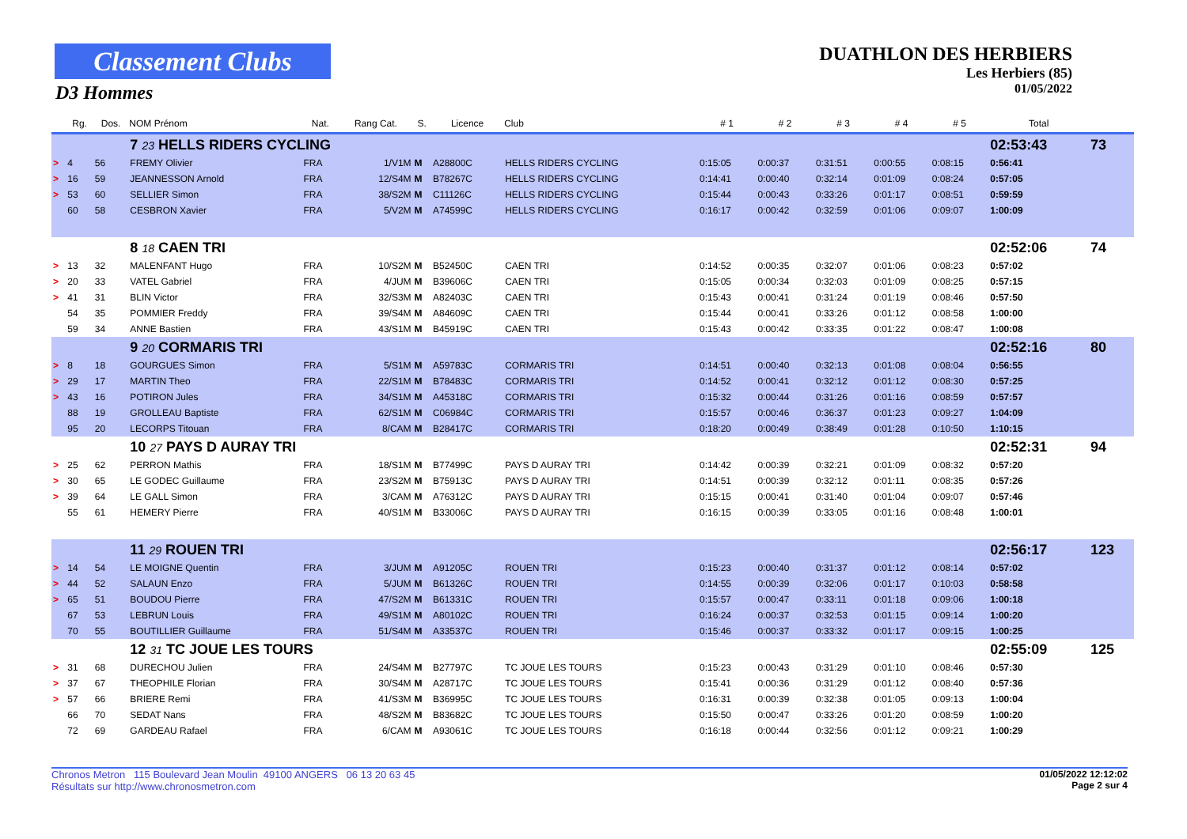Classement Clubs
D3 Hommes
DUATHLON DES HERBIERS
Les Herbiers (85)
01/05/2022
| | Rg. | Dos. | NOM Prénom | Nat. | Rang Cat. | S. | Licence | Club | # 1 | # 2 | # 3 | # 4 | # 5 | Total | |
| --- | --- | --- | --- | --- | --- | --- | --- | --- | --- | --- | --- | --- | --- | --- | --- |
| | | | 7 23 HELLS RIDERS CYCLING | | | | | | | | | | | 02:53:43 | 73 |
| > | 4 | 56 | FREMY Olivier | FRA | 1/V1M | M | A28800C | HELLS RIDERS CYCLING | 0:15:05 | 0:00:37 | 0:31:51 | 0:00:55 | 0:08:15 | 0:56:41 | |
| > | 16 | 59 | JEANNESSON Arnold | FRA | 12/S4M | M | B78267C | HELLS RIDERS CYCLING | 0:14:41 | 0:00:40 | 0:32:14 | 0:01:09 | 0:08:24 | 0:57:05 | |
| > | 53 | 60 | SELLIER Simon | FRA | 38/S2M | M | C11126C | HELLS RIDERS CYCLING | 0:15:44 | 0:00:43 | 0:33:26 | 0:01:17 | 0:08:51 | 0:59:59 | |
| | 60 | 58 | CESBRON Xavier | FRA | 5/V2M | M | A74599C | HELLS RIDERS CYCLING | 0:16:17 | 0:00:42 | 0:32:59 | 0:01:06 | 0:09:07 | 1:00:09 | |
| | | | 8 18 CAEN TRI | | | | | | | | | | | 02:52:06 | 74 |
| > | 13 | 32 | MALENFANT Hugo | FRA | 10/S2M | M | B52450C | CAEN TRI | 0:14:52 | 0:00:35 | 0:32:07 | 0:01:06 | 0:08:23 | 0:57:02 | |
| > | 20 | 33 | VATEL Gabriel | FRA | 4/JUM | M | B39606C | CAEN TRI | 0:15:05 | 0:00:34 | 0:32:03 | 0:01:09 | 0:08:25 | 0:57:15 | |
| > | 41 | 31 | BLIN Victor | FRA | 32/S3M | M | A82403C | CAEN TRI | 0:15:43 | 0:00:41 | 0:31:24 | 0:01:19 | 0:08:46 | 0:57:50 | |
| | 54 | 35 | POMMIER Freddy | FRA | 39/S4M | M | A84609C | CAEN TRI | 0:15:44 | 0:00:41 | 0:33:26 | 0:01:12 | 0:08:58 | 1:00:00 | |
| | 59 | 34 | ANNE Bastien | FRA | 43/S1M | M | B45919C | CAEN TRI | 0:15:43 | 0:00:42 | 0:33:35 | 0:01:22 | 0:08:47 | 1:00:08 | |
| | | | 9 20 CORMARIS TRI | | | | | | | | | | | 02:52:16 | 80 |
| > | 8 | 18 | GOURGUES Simon | FRA | 5/S1M | M | A59783C | CORMARIS TRI | 0:14:51 | 0:00:40 | 0:32:13 | 0:01:08 | 0:08:04 | 0:56:55 | |
| > | 29 | 17 | MARTIN Theo | FRA | 22/S1M | M | B78483C | CORMARIS TRI | 0:14:52 | 0:00:41 | 0:32:12 | 0:01:12 | 0:08:30 | 0:57:25 | |
| > | 43 | 16 | POTIRON Jules | FRA | 34/S1M | M | A45318C | CORMARIS TRI | 0:15:32 | 0:00:44 | 0:31:26 | 0:01:16 | 0:08:59 | 0:57:57 | |
| | 88 | 19 | GROLLEAU Baptiste | FRA | 62/S1M | M | C06984C | CORMARIS TRI | 0:15:57 | 0:00:46 | 0:36:37 | 0:01:23 | 0:09:27 | 1:04:09 | |
| | 95 | 20 | LECORPS Titouan | FRA | 8/CAM | M | B28417C | CORMARIS TRI | 0:18:20 | 0:00:49 | 0:38:49 | 0:01:28 | 0:10:50 | 1:10:15 | |
| | | | 10 27 PAYS D AURAY TRI | | | | | | | | | | | 02:52:31 | 94 |
| > | 25 | 62 | PERRON Mathis | FRA | 18/S1M | M | B77499C | PAYS D AURAY TRI | 0:14:42 | 0:00:39 | 0:32:21 | 0:01:09 | 0:08:32 | 0:57:20 | |
| > | 30 | 65 | LE GODEC Guillaume | FRA | 23/S2M | M | B75913C | PAYS D AURAY TRI | 0:14:51 | 0:00:39 | 0:32:12 | 0:01:11 | 0:08:35 | 0:57:26 | |
| > | 39 | 64 | LE GALL Simon | FRA | 3/CAM | M | A76312C | PAYS D AURAY TRI | 0:15:15 | 0:00:41 | 0:31:40 | 0:01:04 | 0:09:07 | 0:57:46 | |
| | 55 | 61 | HEMERY Pierre | FRA | 40/S1M | M | B33006C | PAYS D AURAY TRI | 0:16:15 | 0:00:39 | 0:33:05 | 0:01:16 | 0:08:48 | 1:00:01 | |
| | | | 11 29 ROUEN TRI | | | | | | | | | | | 02:56:17 | 123 |
| > | 14 | 54 | LE MOIGNE Quentin | FRA | 3/JUM | M | A91205C | ROUEN TRI | 0:15:23 | 0:00:40 | 0:31:37 | 0:01:12 | 0:08:14 | 0:57:02 | |
| > | 44 | 52 | SALAUN Enzo | FRA | 5/JUM | M | B61326C | ROUEN TRI | 0:14:55 | 0:00:39 | 0:32:06 | 0:01:17 | 0:10:03 | 0:58:58 | |
| > | 65 | 51 | BOUDOU Pierre | FRA | 47/S2M | M | B61331C | ROUEN TRI | 0:15:57 | 0:00:47 | 0:33:11 | 0:01:18 | 0:09:06 | 1:00:18 | |
| | 67 | 53 | LEBRUN Louis | FRA | 49/S1M | M | A80102C | ROUEN TRI | 0:16:24 | 0:00:37 | 0:32:53 | 0:01:15 | 0:09:14 | 1:00:20 | |
| | 70 | 55 | BOUTILLIER Guillaume | FRA | 51/S4M | M | A33537C | ROUEN TRI | 0:15:46 | 0:00:37 | 0:33:32 | 0:01:17 | 0:09:15 | 1:00:25 | |
| | | | 12 31 TC JOUE LES TOURS | | | | | | | | | | | 02:55:09 | 125 |
| > | 31 | 68 | DURECHOU Julien | FRA | 24/S4M | M | B27797C | TC JOUE LES TOURS | 0:15:23 | 0:00:43 | 0:31:29 | 0:01:10 | 0:08:46 | 0:57:30 | |
| > | 37 | 67 | THEOPHILE Florian | FRA | 30/S4M | M | A28717C | TC JOUE LES TOURS | 0:15:41 | 0:00:36 | 0:31:29 | 0:01:12 | 0:08:40 | 0:57:36 | |
| > | 57 | 66 | BRIERE Remi | FRA | 41/S3M | M | B36995C | TC JOUE LES TOURS | 0:16:31 | 0:00:39 | 0:32:38 | 0:01:05 | 0:09:13 | 1:00:04 | |
| | 66 | 70 | SEDAT Nans | FRA | 48/S2M | M | B83682C | TC JOUE LES TOURS | 0:15:50 | 0:00:47 | 0:33:26 | 0:01:20 | 0:08:59 | 1:00:20 | |
| | 72 | 69 | GARDEAU Rafael | FRA | 6/CAM | M | A93061C | TC JOUE LES TOURS | 0:16:18 | 0:00:44 | 0:32:56 | 0:01:12 | 0:09:21 | 1:00:29 | |
01/05/2022 12:12:02
Page 2 sur 4
Chronos Metron 115 Boulevard Jean Moulin 49100 ANGERS 06 13 20 63 45
Résultats sur http://www.chronosmetron.com